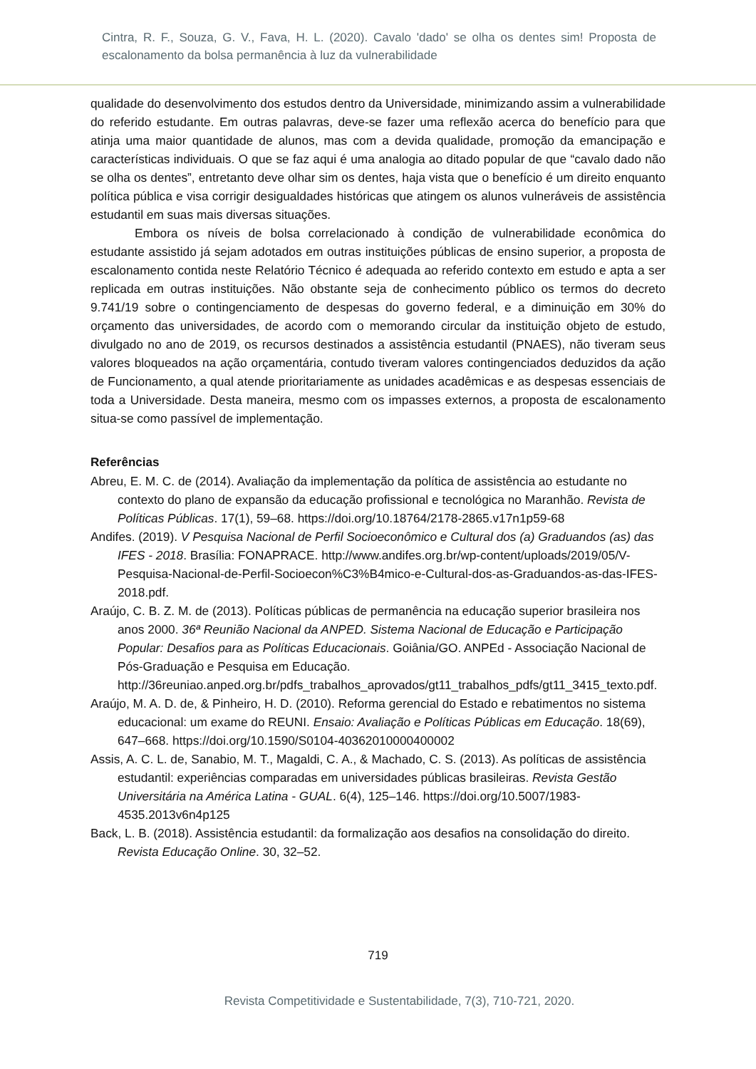Cintra, R. F., Souza, G. V., Fava, H. L. (2020). Cavalo 'dado' se olha os dentes sim! Proposta de escalonamento da bolsa permanência à luz da vulnerabilidade
qualidade do desenvolvimento dos estudos dentro da Universidade, minimizando assim a vulnerabilidade do referido estudante. Em outras palavras, deve-se fazer uma reflexão acerca do benefício para que atinja uma maior quantidade de alunos, mas com a devida qualidade, promoção da emancipação e características individuais. O que se faz aqui é uma analogia ao ditado popular de que “cavalo dado não se olha os dentes”, entretanto deve olhar sim os dentes, haja vista que o benefício é um direito enquanto política pública e visa corrigir desigualdades históricas que atingem os alunos vulneráveis de assistência estudantil em suas mais diversas situações.
Embora os níveis de bolsa correlacionado à condição de vulnerabilidade econômica do estudante assistido já sejam adotados em outras instituições públicas de ensino superior, a proposta de escalonamento contida neste Relatório Técnico é adequada ao referido contexto em estudo e apta a ser replicada em outras instituições. Não obstante seja de conhecimento público os termos do decreto 9.741/19 sobre o contingenciamento de despesas do governo federal, e a diminuição em 30% do orçamento das universidades, de acordo com o memorando circular da instituição objeto de estudo, divulgado no ano de 2019, os recursos destinados a assistência estudantil (PNAES), não tiveram seus valores bloqueados na ação orçamentária, contudo tiveram valores contingenciados deduzidos da ação de Funcionamento, a qual atende prioritariamente as unidades acadêmicas e as despesas essenciais de toda a Universidade. Desta maneira, mesmo com os impasses externos, a proposta de escalonamento situa-se como passível de implementação.
Referências
Abreu, E. M. C. de (2014). Avaliação da implementação da política de assistência ao estudante no contexto do plano de expansão da educação profissional e tecnológica no Maranhão. Revista de Políticas Públicas. 17(1), 59–68. https://doi.org/10.18764/2178-2865.v17n1p59-68
Andifes. (2019). V Pesquisa Nacional de Perfil Socioeconômico e Cultural dos (a) Graduandos (as) das IFES - 2018. Brasília: FONAPRACE. http://www.andifes.org.br/wp-content/uploads/2019/05/V-Pesquisa-Nacional-de-Perfil-Socioecon%C3%B4mico-e-Cultural-dos-as-Graduandos-as-das-IFES-2018.pdf.
Araújo, C. B. Z. M. de (2013). Políticas públicas de permanência na educação superior brasileira nos anos 2000. 36ª Reunião Nacional da ANPED. Sistema Nacional de Educação e Participação Popular: Desafios para as Políticas Educacionais. Goiânia/GO. ANPEd - Associação Nacional de Pós-Graduação e Pesquisa em Educação. http://36reuniao.anped.org.br/pdfs_trabalhos_aprovados/gt11_trabalhos_pdfs/gt11_3415_texto.pdf.
Araújo, M. A. D. de, & Pinheiro, H. D. (2010). Reforma gerencial do Estado e rebatimentos no sistema educacional: um exame do REUNI. Ensaio: Avaliação e Políticas Públicas em Educação. 18(69), 647–668. https://doi.org/10.1590/S0104-40362010000400002
Assis, A. C. L. de, Sanabio, M. T., Magaldi, C. A., & Machado, C. S. (2013). As políticas de assistência estudantil: experiências comparadas em universidades públicas brasileiras. Revista Gestão Universitária na América Latina - GUAL. 6(4), 125–146. https://doi.org/10.5007/1983-4535.2013v6n4p125
Back, L. B. (2018). Assistência estudantil: da formalização aos desafios na consolidação do direito. Revista Educação Online. 30, 32–52.
719
Revista Competitividade e Sustentabilidade, 7(3), 710-721, 2020.